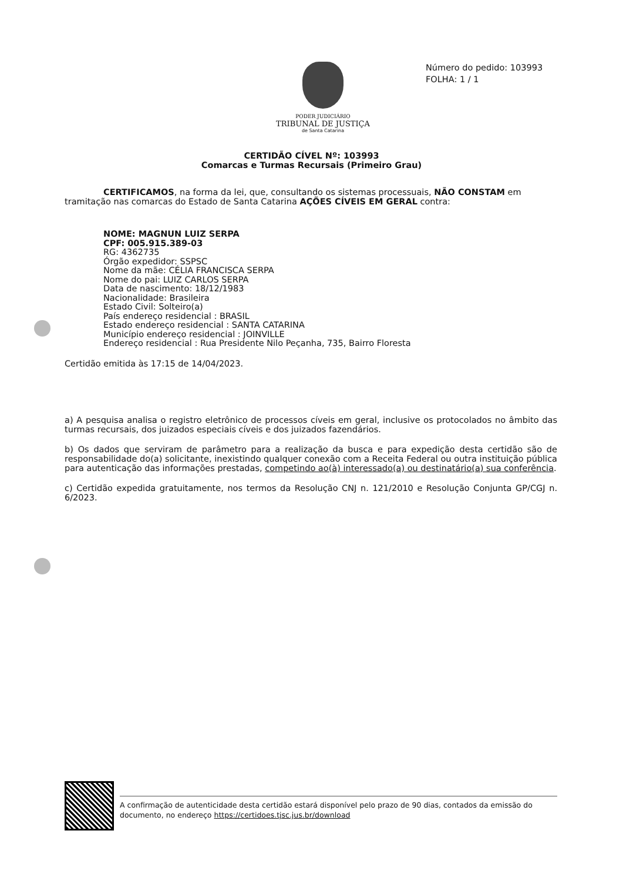PODER JUDICIÁRIO
TRIBUNAL DE JUSTIÇA
de Santa Catarina
Número do pedido: 103993
FOLHA: 1 / 1
CERTIDÃO CÍVEL Nº: 103993
Comarcas e Turmas Recursais (Primeiro Grau)
CERTIFICAMOS, na forma da lei, que, consultando os sistemas processuais, NÃO CONSTAM em tramitação nas comarcas do Estado de Santa Catarina AÇÕES CÍVEIS EM GERAL contra:
NOME: MAGNUN LUIZ SERPA
CPF: 005.915.389-03
RG: 4362735
Órgão expedidor: SSPSC
Nome da mãe: CÉLIA FRANCISCA SERPA
Nome do pai: LUIZ CARLOS SERPA
Data de nascimento: 18/12/1983
Nacionalidade: Brasileira
Estado Civil: Solteiro(a)
País endereço residencial : BRASIL
Estado endereço residencial : SANTA CATARINA
Município endereço residencial : JOINVILLE
Endereço residencial : Rua Presidente Nilo Peçanha, 735, Bairro Floresta
Certidão emitida às 17:15 de 14/04/2023.
a) A pesquisa analisa o registro eletrônico de processos cíveis em geral, inclusive os protocolados no âmbito das turmas recursais, dos juizados especiais cíveis e dos juizados fazendários.
b) Os dados que serviram de parâmetro para a realização da busca e para expedição desta certidão são de responsabilidade do(a) solicitante, inexistindo qualquer conexão com a Receita Federal ou outra instituição pública para autenticação das informações prestadas, competindo ao(à) interessado(a) ou destinatário(a) sua conferência.
c) Certidão expedida gratuitamente, nos termos da Resolução CNJ n. 121/2010 e Resolução Conjunta GP/CGJ n. 6/2023.
A confirmação de autenticidade desta certidão estará disponível pelo prazo de 90 dias, contados da emissão do documento, no endereço https://certidoes.tjsc.jus.br/download